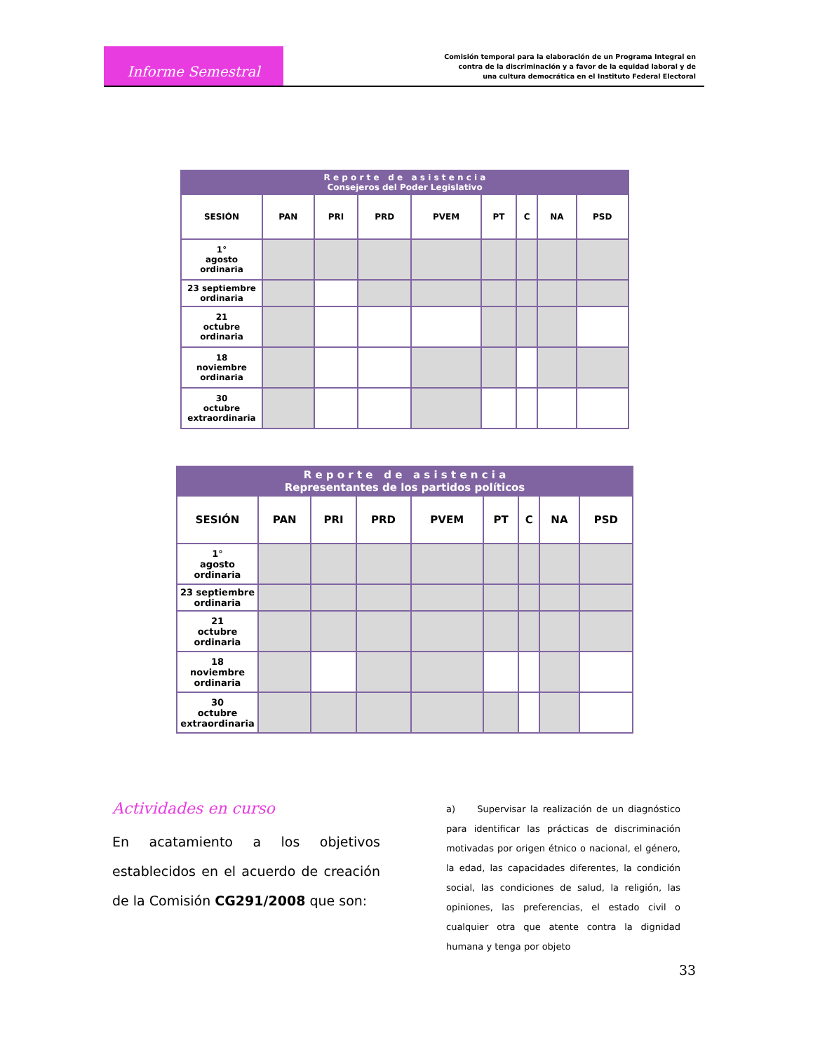Informe Semestral
Comisión temporal para la elaboración de un Programa Integral en
contra de la discriminación y a favor de la equidad laboral y de
una cultura democrática en el Instituto Federal Electoral
| R e p o r t e d e a s i s t e n c i a Consejeros del Poder Legislativo | | | | | | | | |
| --- | --- | --- | --- | --- | --- | --- | --- | --- |
| SESIÓN | PAN | PRI | PRD | PVEM | PT | C | NA | PSD |
| 1° agosto ordinaria | | | | | | | | |
| 23 septiembre ordinaria | | | | | | | | |
| 21 octubre ordinaria | | | | | | | | |
| 18 noviembre ordinaria | | | | | | | | |
| 30 octubre extraordinaria | | | | | | | | |
| R e p o r t e d e a s i s t e n c i a Representantes de los partidos políticos | | | | | | | | |
| --- | --- | --- | --- | --- | --- | --- | --- | --- |
| SESIÓN | PAN | PRI | PRD | PVEM | PT | C | NA | PSD |
| 1° agosto ordinaria | | | | | | | | |
| 23 septiembre ordinaria | | | | | | | | |
| 21 octubre ordinaria | | | | | | | | |
| 18 noviembre ordinaria | | | | | | | | |
| 30 octubre extraordinaria | | | | | | | | |
Actividades en curso
En acatamiento a los objetivos establecidos en el acuerdo de creación de la Comisión CG291/2008 que son:
a) Supervisar la realización de un diagnóstico para identificar las prácticas de discriminación motivadas por origen étnico o nacional, el género, la edad, las capacidades diferentes, la condición social, las condiciones de salud, la religión, las opiniones, las preferencias, el estado civil o cualquier otra que atente contra la dignidad humana y tenga por objeto
33